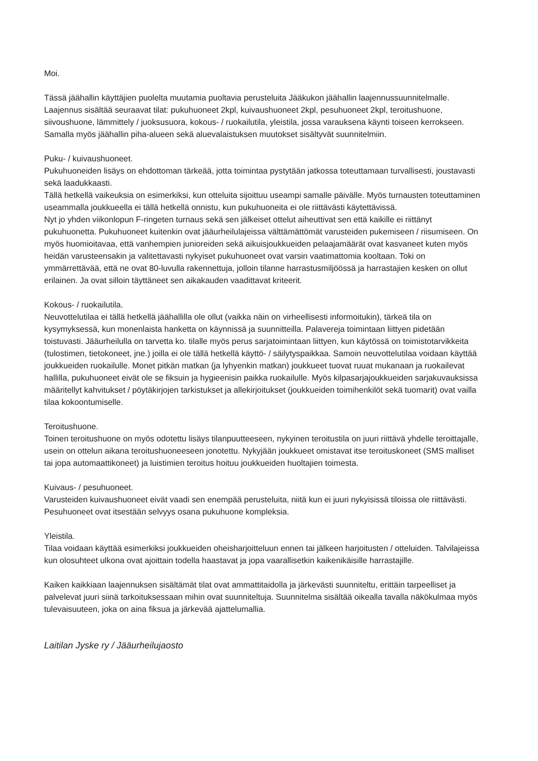Moi.
Tässä jäähallin käyttäjien puolelta muutamia puoltavia perusteluita Jääkukon jäähallin laajennussuunnitelmalle.
Laajennus sisältää seuraavat tilat: pukuhuoneet 2kpl, kuivaushuoneet 2kpl, pesuhuoneet 2kpl, teroitushuone, siivoushuone, lämmittely / juoksusuora, kokous- / ruokailutila, yleistila, jossa varauksena käynti toiseen kerrokseen. Samalla myös jäähallin piha-alueen sekä aluevalaistuksen muutokset sisältyvät suunnitelmiin.
Puku- / kuivaushuoneet.
Pukuhuoneiden lisäys on ehdottoman tärkeää, jotta toimintaa pystytään jatkossa toteuttamaan turvallisesti, joustavasti sekä laadukkaasti.
Tällä hetkellä vaikeuksia on esimerkiksi, kun otteluita sijoittuu useampi samalle päivälle. Myös turnausten toteuttaminen useammalla joukkueella ei tällä hetkellä onnistu, kun pukuhuoneita ei ole riittävästi käytettävissä.
Nyt jo yhden viikonlopun F-ringeten turnaus sekä sen jälkeiset ottelut aiheuttivat sen että kaikille ei riittänyt pukuhuonetta. Pukuhuoneet kuitenkin ovat jääurheilulajeissa välttämättömät varusteiden pukemiseen / riisumiseen. On myös huomioitavaa, että vanhempien junioreiden sekä aikuisjoukkueiden pelaajamäärät ovat kasvaneet kuten myös heidän varusteensakin ja valitettavasti nykyiset pukuhuoneet ovat varsin vaatimattomia kooltaan. Toki on ymmärrettävää, että ne ovat 80-luvulla rakennettuja, jolloin tilanne harrastusmiljöössä ja harrastajien kesken on ollut erilainen. Ja ovat silloin täyttäneet sen aikakauden vaadittavat kriteerit.
Kokous- / ruokailutila.
Neuvottelutilaa ei tällä hetkellä jäähallilla ole ollut (vaikka näin on virheellisesti informoitukin), tärkeä tila on kysymyksessä, kun monenlaista hanketta on käynnissä ja suunnitteilla. Palavereja toimintaan liittyen pidetään toistuvasti. Jääurheilulla on tarvetta ko. tilalle myös perus sarjatoimintaan liittyen, kun käytössä on toimistotarvikkeita (tulostimen, tietokoneet, jne.) joilla ei ole tällä hetkellä käyttö- / säilytyspaikkaa. Samoin neuvottelutilaa voidaan käyttää joukkueiden ruokailulle. Monet pitkän matkan (ja lyhyenkin matkan) joukkueet tuovat ruuat mukanaan ja ruokailevat hallilla, pukuhuoneet eivät ole se fiksuin ja hygieenisin paikka ruokailulle. Myös kilpasarjajoukkueiden sarjakuvauksissa määritellyt kahvitukset / pöytäkirjojen tarkistukset ja allekirjoitukset (joukkueiden toimihenkilöt sekä tuomarit) ovat vailla tilaa kokoontumiselle.
Teroitushuone.
Toinen teroitushuone on myös odotettu lisäys tilanpuutteeseen, nykyinen teroitustila on juuri riittävä yhdelle teroittajalle, usein on ottelun aikana teroitushuoneeseen jonotettu. Nykyjään joukkueet omistavat itse teroituskoneet (SMS malliset tai jopa automaattikoneet) ja luistimien teroitus hoituu joukkueiden huoltajien toimesta.
Kuivaus- / pesuhuoneet.
Varusteiden kuivaushuoneet eivät vaadi sen enempää perusteluita, niitä kun ei juuri nykyisissä tiloissa ole riittävästi. Pesuhuoneet ovat itsestään selvyys osana pukuhuone kompleksia.
Yleistila.
Tilaa voidaan käyttää esimerkiksi joukkueiden oheisharjoitteluun ennen tai jälkeen harjoitusten / otteluiden. Talvilajeissa kun olosuhteet ulkona ovat ajoittain todella haastavat ja jopa vaarallisetkin kaikenikäisille harrastajille.
Kaiken kaikkiaan laajennuksen sisältämät tilat ovat ammattitaidolla ja järkevästi suunniteltu, erittäin tarpeelliset ja palvelevat juuri siinä tarkoituksessaan mihin ovat suunniteltuja. Suunnitelma sisältää oikealla tavalla näkökulmaa myös tulevaisuuteen, joka on aina fiksua ja järkevää ajattelumallia.
Laitilan Jyske ry / Jääurheilujaosto